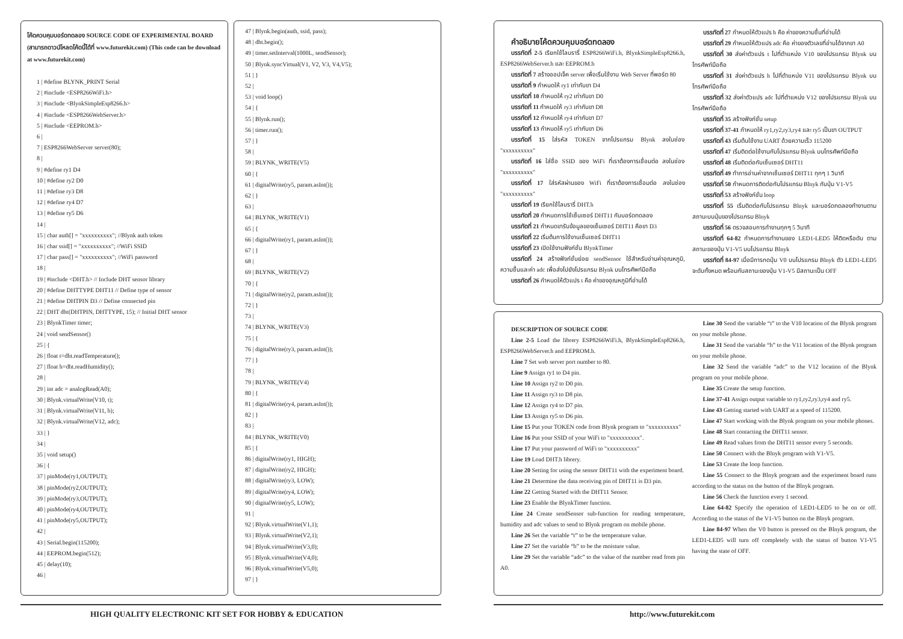โค้ดควบคุมบอร์ดทดลอง SOURCE CODE OF EXPERIMENTAL BOARD (สามารถดาวน์โหลดโค้ดนี้ได้ที่ www.futurekit.com) (This code can be download at www.futurekit.com)
1 | #define BLYNK_PRINT Serial
2 | #include <ESP8266WiFi.h>
3 | #include <BlynkSimpleEsp8266.h>
4 | #include <ESP8266WebServer.h>
5 | #include <EEPROM.h>
6 |
7 | ESP8266WebServer server(80);
8 |
9 | #define ry1 D4
10 | #define ry2 D0
11 | #define ry3 D8
12 | #define ry4 D7
13 | #define ry5 D6
14 |
15 | char auth[] = "xxxxxxxxxx"; //Blynk auth token
16 | char ssid[] = "xxxxxxxxxx"; //WiFi SSID
17 | char pass[] = "xxxxxxxxxx"; //WiFi password
18 |
19 | #include <DHT.h> // Include DHT sensor library
20 | #define DHTTYPE DHT11 // Define type of sensor
21 | #define DHTPIN D3 // Define connected pin
22 | DHT dht(DHTPIN, DHTTYPE, 15); // Initial DHT sensor
23 | BlynkTimer timer;
24 | void sendSensor()
25 | {
26 | float t=dht.readTemperature();
27 | float h=dht.readHumidity();
28 |
29 | int adc = analogRead(A0);
30 | Blynk.virtualWrite(V10, t);
31 | Blynk.virtualWrite(V11, h);
32 | Blynk.virtualWrite(V12, adc);
33 | }
34 |
35 | void setup()
36 | {
37 | pinMode(ry1,OUTPUT);
38 | pinMode(ry2,OUTPUT);
39 | pinMode(ry3,OUTPUT);
40 | pinMode(ry4,OUTPUT);
41 | pinMode(ry5,OUTPUT);
42 |
43 | Serial.begin(115200);
44 | EEPROM.begin(512);
45 | delay(10);
46 |
47 | Blynk.begin(auth, ssid, pass);
48 | dht.begin();
49 | timer.setInterval(1000L, sendSensor);
50 | Blynk.syncVirtual(V1, V2, V3, V4,V5);
51 | }
52 |
53 | void loop()
54 | {
55 | Blynk.run();
56 | timer.run();
57 | }
58 |
59 | BLYNK_WRITE(V5)
60 | {
61 | digitalWrite(ry5, param.asInt());
62 | }
63 |
64 | BLYNK_WRITE(V1)
65 | {
66 | digitalWrite(ry1, param.asInt());
67 | }
68 |
69 | BLYNK_WRITE(V2)
70 | {
71 | digitalWrite(ry2, param.asInt());
72 | }
73 |
74 | BLYNK_WRITE(V3)
75 | {
76 | digitalWrite(ry3, param.asInt());
77 | }
78 |
79 | BLYNK_WRITE(V4)
80 | {
81 | digitalWrite(ry4, param.asInt());
82 | }
83 |
84 | BLYNK_WRITE(V0)
85 | {
86 | digitalWrite(ry1, HIGH);
87 | digitalWrite(ry2, HIGH);
88 | digitalWrite(ry3, LOW);
89 | digitalWrite(ry4, LOW);
90 | digitalWrite(ry5, LOW);
91 |
92 | Blynk.virtualWrite(V1,1);
93 | Blynk.virtualWrite(V2,1);
94 | Blynk.virtualWrite(V3,0);
95 | Blynk.virtualWrite(V4,0);
96 | Blynk.virtualWrite(V5,0);
97 | }
คำอธิบายโค้ดควบคุมบอร์ดทดลอง
บรรทัดที่ 2-5 เรียกใช้ไลบรารี่ ESP8266WiFi.h, BlynkSimpleEsp8266.h, ESP8266WebServer.h และ EEPROM.h
บรรทัดที่ 7 สร้างออปเจ็ค server เพื่อเริ่มใช้งาน Web Server ที่พอร์ต 80
บรรทัดที่ 9 กำหนดให้ ry1 เท่ากับขา D4
บรรทัดที่ 10 กำหนดให้ ry2 เท่ากับขา D0
บรรทัดที่ 11 กำหนดให้ ry3 เท่ากับขา D8
บรรทัดที่ 12 กำหนดให้ ry4 เท่ากับขา D7
บรรทัดที่ 13 กำหนดให้ ry5 เท่ากับขา D6
บรรทัดที่ 15 ใส่รหัส TOKEN จากโปรแกรม Blynk ลงในช่อง "xxxxxxxxxx"
บรรทัดที่ 16 ใส่ชื่อ SSID ของ WiFi ที่เราต้องการเชื่อมต่อ ลงในช่อง "xxxxxxxxxx"
บรรทัดที่ 17 ใส่รหัสผ่านของ WiFi ที่เราต้องการเชื่อมต่อ ลงในช่อง "xxxxxxxxxx"
บรรทัดที่ 19 เรียกใช้ไลบรารี่ DHT.h
บรรทัดที่ 20 กำหนดการใช้เซ็นเซอร์ DHT11 กับบอร์ดทดลอง
บรรทัดที่ 21 กำหนดขารับข้อมูลของเซ็นเซอร์ DHT11 คือขา D3
บรรทัดที่ 22 เริ่มต้นการใช้งานเซ็นเซอร์ DHT11
บรรทัดที่ 23 เปิดใช้งานฟังก์ชั่น BlynkTimer
บรรทัดที่ 24 สร้างฟังก์ชั่นย่อย sendSensor ใช้สำหรับอ่านค่าอุณหภูมิ, ความชื้นและค่า adc เพื่อส่งไปยังโปรแกรม Blynk บนโทรศัพท์มือถือ
บรรทัดที่ 26 กำหนดให้ตัวแปร t คือ ค่าของอุณหภูมิที่อ่านได้
บรรทัดที่ 27 กำหนดให้ตัวแปร h คือ ค่าของความชื้นที่อ่านได้
บรรทัดที่ 29 กำหนดให้ตัวแปร adc คือ ค่าของตัวเลขที่อ่านได้จากขา A0
บรรทัดที่ 30 ส่งค่าตัวแปร t ไปที่ตำแหน่ง V10 ของโปรแกรม Blynk บนโทรศัพท์มือถือ
บรรทัดที่ 31 ส่งค่าตัวแปร h ไปที่ตำแหน่ง V11 ของโปรแกรม Blynk บนโทรศัพท์มือถือ
บรรทัดที่ 32 ส่งค่าตัวแปร adc ไปที่ตำแหน่ง V12 ของโปรแกรม Blynk บนโทรศัพท์มือถือ
บรรทัดที่ 35 สร้างฟังก์ชั่น setup
บรรทัดที่ 37-41 กำหนดให้ ry1,ry2,ry3,ry4 และ ry5 เป็นขา OUTPUT
บรรทัดที่ 43 เริ่มต้นใช้งาน UART ด้วยความเร็ว 115200
บรรทัดที่ 47 เริ่มติดต่อใช้งานกับโปรแกรม Blynk บนโทรศัพท์มือถือ
บรรทัดที่ 48 เริ่มติดต่อกับเซ็นเซอร์ DHT11
บรรทัดที่ 49 ทำการอ่านค่าจากเซ็นเซอร์ DHT11 ทุกๆ 1 วินาที
บรรทัดที่ 50 กำหนดการติดต่อกับโปรแกรม Blnyk กับปุ่ม V1-V5
บรรทัดที่ 53 สร้างฟังก์ชั่น loop
บรรทัดที่ 55 เริ่มติดต่อกับโปรแกรม Blnyk และบอร์ดทดลองทำงานตามสถานะบนปุ่มของโปรแกรม Blnyk
บรรทัดที่ 56 ตรวจสอบการทำงานทุกๆ 5 วินาที
บรรทัดที่ 64-82 กำหนดการทำงานของ LED1-LED5 ให้ติดหรือดับ ตามสถานะของปุ่ม V1-V5 บนโปรแกรม Blnyk
บรรทัดที่ 84-97 เมื่อมีการกดปุ่ม V0 บนโปรแกรม Blnyk ตัว LED1-LED5 จะดับทั้งหมด พร้อมกับสถานะของปุ่ม V1-V5 มีสถานะเป็น OFF
DESCRIPTION OF SOURCE CODE
Line 2-5 Load the librery ESP8266WiFi.h, BlynkSimpleEsp8266.h, ESP8266WebServer.h and EEPROM.h.
Line 7 Set web server port number to 80.
Line 9 Assign ry1 to D4 pin.
Line 10 Assign ry2 to D0 pin.
Line 11 Assign ry3 to D8 pin.
Line 12 Assign ry4 to D7 pin.
Line 13 Assign ry5 to D6 pin.
Line 15 Put your TOKEN code from Blynk program to "xxxxxxxxxx"
Line 16 Put your SSID of your WiFi to "xxxxxxxxxx".
Line 17 Put your password of WiFi to "xxxxxxxxxx"
Line 19 Load DHT.h librery.
Line 20 Setting for using the sensor DHT11 with the experiment board.
Line 21 Determine the data receiving pin of DHT11 is D3 pin.
Line 22 Getting Started with the DHT11 Sensor.
Line 23 Enable the BlynkTimer function.
Line 24 Create sendSensor sub-function for reading temperature, humidity and adc values to send to Blynk program on mobile phone.
Line 26 Set the variable “t” to be the temperature value.
Line 27 Set the variable “h” to be the moisture value.
Line 29 Set the variable “adc” to the value of the number read from pin A0.
Line 30 Send the variable “t” to the V10 location of the Blynk program on your mobile phone.
Line 31 Send the variable “h” to the V11 location of the Blynk program on your mobile phone.
Line 32 Send the variable “adc” to the V12 location of the Blynk program on your mobile phone.
Line 35 Create the setup function.
Line 37-41 Assign output variable to ry1,ry2,ry3,ry4 and ry5.
Line 43 Getting started with UART at a speed of 115200.
Line 47 Start working with the Blynk program on your mobile phones.
Line 48 Start contacting the DHT11 sensor.
Line 49 Read values from the DHT11 sensor every 5 seconds.
Line 50 Connect with the Blnyk program with V1-V5.
Line 53 Create the loop function.
Line 55 Connect to the Blnyk program and the experiment board runs according to the status on the button of the Blnyk program.
Line 56 Check the function every 1 second.
Line 64-82 Specify the operation of LED1-LED5 to be on or off. According to the status of the V1-V5 button on the Blnyk program.
Line 84-97 When the V0 button is pressed on the Blnyk program, the LED1-LED5 will turn off completely with the status of button V1-V5 having the state of OFF.
HIGH QUALITY ELECTRONIC KIT SET FOR HOBBY & EDUCATION
http://www.futurekit.com